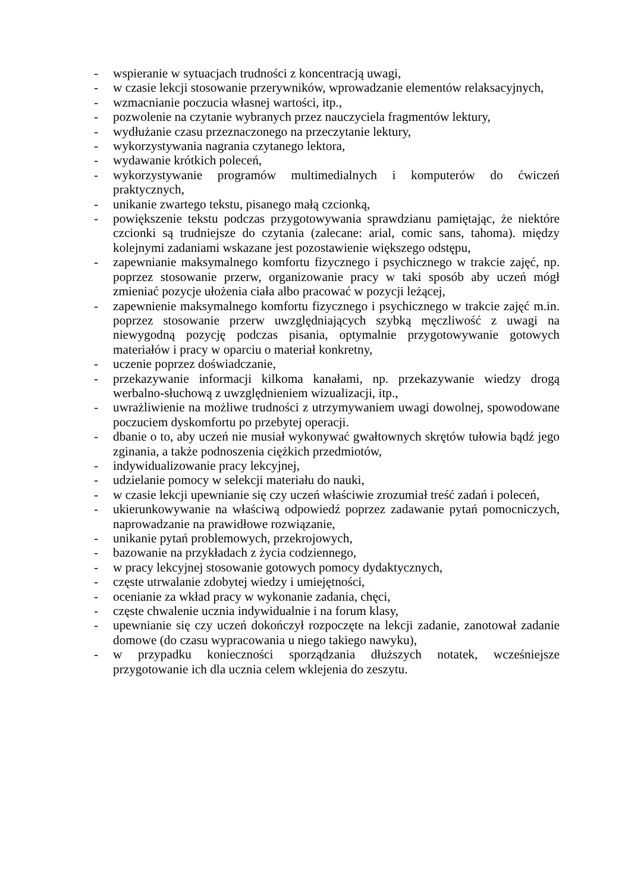- wspieranie w sytuacjach trudności z koncentracją uwagi,
- w czasie lekcji stosowanie przerywników, wprowadzanie elementów relaksacyjnych,
- wzmacnianie poczucia własnej wartości, itp.,
- pozwolenie na czytanie wybranych przez nauczyciela fragmentów lektury,
- wydłużanie czasu przeznaczonego na przeczytanie lektury,
- wykorzystywania nagrania czytanego lektora,
- wydawanie krótkich poleceń,
- wykorzystywanie programów multimedialnych i komputerów do ćwiczeń praktycznych,
- unikanie zwartego tekstu, pisanego małą czcionką,
- powiększenie tekstu podczas przygotowywania sprawdzianu pamiętając, że niektóre czcionki są trudniejsze do czytania (zalecane: arial, comic sans, tahoma). między kolejnymi zadaniami wskazane jest pozostawienie większego odstępu,
- zapewnianie maksymalnego komfortu fizycznego i psychicznego w trakcie zajęć, np. poprzez stosowanie przerw, organizowanie pracy w taki sposób aby uczeń mógł zmieniać pozycje ułożenia ciała albo pracować w pozycji leżącej,
- zapewnienie maksymalnego komfortu fizycznego i psychicznego w trakcie zajęć m.in. poprzez stosowanie przerw uwzględniających szybką męczliwość z uwagi na niewygodną pozycję podczas pisania, optymalnie przygotowywanie gotowych materiałów i pracy w oparciu o materiał konkretny,
- uczenie poprzez doświadczanie,
- przekazywanie informacji kilkoma kanałami, np. przekazywanie wiedzy drogą werbalno-słuchową z uwzględnieniem wizualizacji, itp.,
- uwrażliwienie na możliwe trudności z utrzymywaniem uwagi dowolnej, spowodowane poczuciem dyskomfortu po przebytej operacji.
- dbanie o to, aby uczeń nie musiał wykonywać gwałtownych skrętów tułowia bądź jego zginania, a także podnoszenia ciężkich przedmiotów,
- indywidualizowanie pracy lekcyjnej,
- udzielanie pomocy w selekcji materiału do nauki,
- w czasie lekcji upewnianie się czy uczeń właściwie zrozumiał treść zadań i poleceń,
- ukierunkowywanie na właściwą odpowiedź poprzez zadawanie pytań pomocniczych, naprowadzanie na prawidłowe rozwiązanie,
- unikanie pytań problemowych, przekrojowych,
- bazowanie na przykładach z życia codziennego,
- w pracy lekcyjnej stosowanie gotowych pomocy dydaktycznych,
- częste utrwalanie zdobytej wiedzy i umiejętności,
- ocenianie za wkład pracy w wykonanie zadania, chęci,
- częste chwalenie ucznia indywidualnie i na forum klasy,
- upewnianie się czy uczeń dokończył rozpoczęte na lekcji zadanie, zanotował zadanie domowe (do czasu wypracowania u niego takiego nawyku),
- w przypadku konieczności sporządzania dłuższych notatek, wcześniejsze przygotowanie ich dla ucznia celem wklejenia do zeszytu.